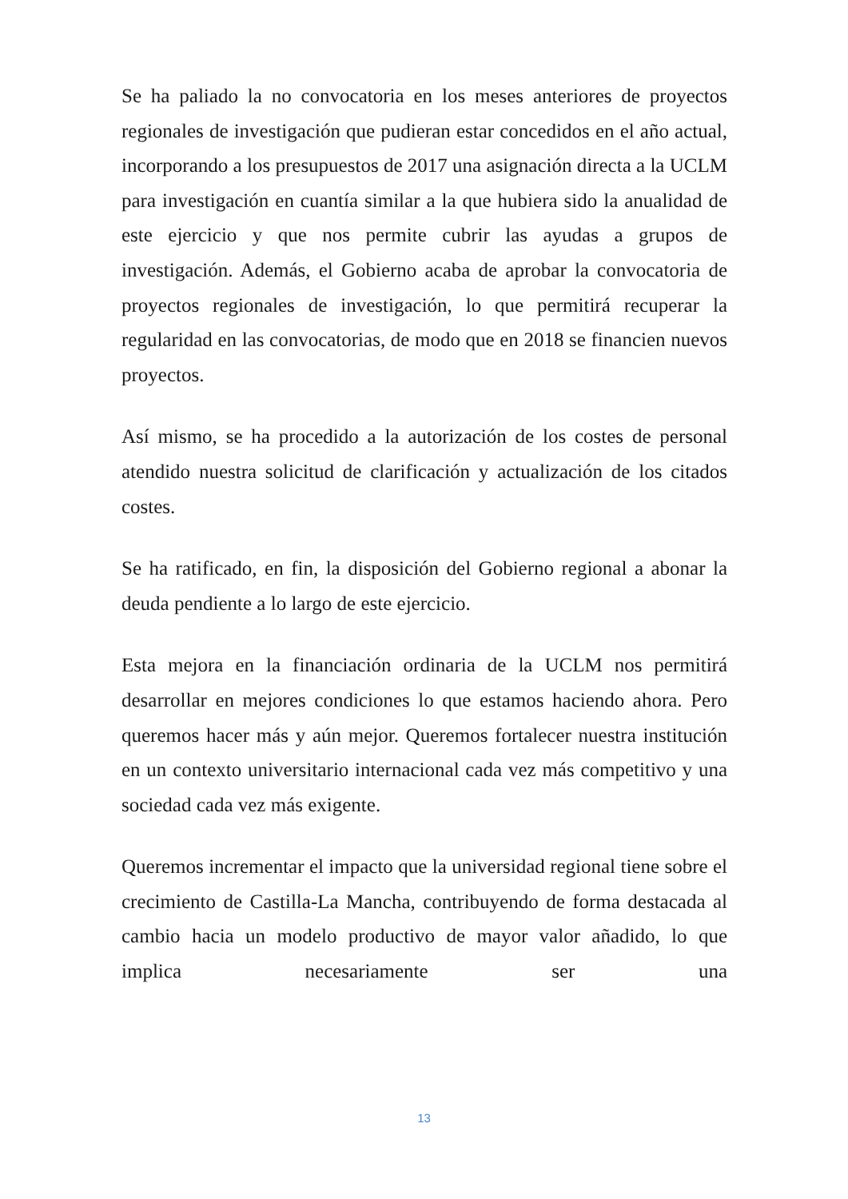Se ha paliado la no convocatoria en los meses anteriores de proyectos regionales de investigación que pudieran estar concedidos en el año actual, incorporando a los presupuestos de 2017 una asignación directa a la UCLM para investigación en cuantía similar a la que hubiera sido la anualidad de este ejercicio y que nos permite cubrir las ayudas a grupos de investigación. Además, el Gobierno acaba de aprobar la convocatoria de proyectos regionales de investigación, lo que permitirá recuperar la regularidad en las convocatorias, de modo que en 2018 se financien nuevos proyectos.
Así mismo, se ha procedido a la autorización de los costes de personal atendido nuestra solicitud de clarificación y actualización de los citados costes.
Se ha ratificado, en fin, la disposición del Gobierno regional a abonar la deuda pendiente a lo largo de este ejercicio.
Esta mejora en la financiación ordinaria de la UCLM nos permitirá desarrollar en mejores condiciones lo que estamos haciendo ahora. Pero queremos hacer más y aún mejor. Queremos fortalecer nuestra institución en un contexto universitario internacional cada vez más competitivo y una sociedad cada vez más exigente.
Queremos incrementar el impacto que la universidad regional tiene sobre el crecimiento de Castilla-La Mancha, contribuyendo de forma destacada al cambio hacia un modelo productivo de mayor valor añadido, lo que implica necesariamente ser una
13